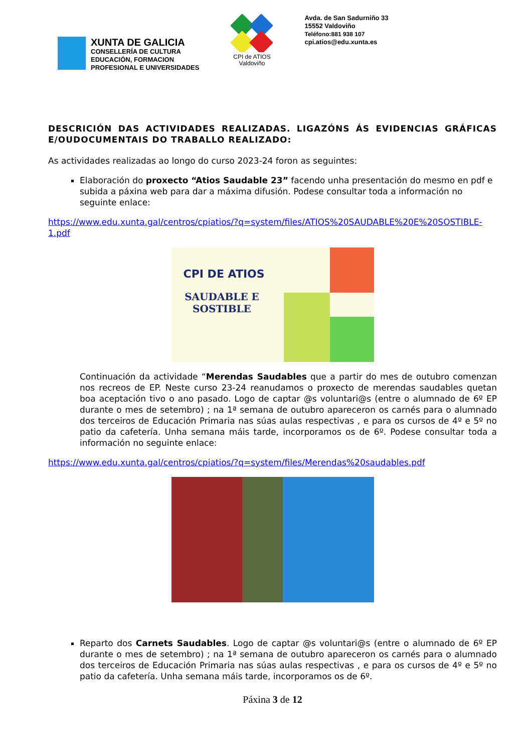XUNTA DE GALICIA
CONSELLERÍA DE CULTURA
EDUCACIÓN, FORMACION
PROFESIONAL E UNIVERSIDADES
CPI de ATIOS
Valdoviño
Avda. de San Sadurniño 33
15552 Valdoviño
Teléfono:881 938 107
cpi.atios@edu.xunta.es
DESCRICIÓN DAS ACTIVIDADES REALIZADAS. LIGAZÓNS ÁS EVIDENCIAS GRÁFICAS E/OUDOCUMENTAIS DO TRABALLO REALIZADO:
As actividades realizadas ao longo do curso 2023-24 foron as seguintes:
Elaboración do proxecto “Atios Saudable 23” facendo unha presentación do mesmo en pdf e subida a páxina web para dar a máxima difusión. Podese consultar toda a información no seguinte enlace:
https://www.edu.xunta.gal/centros/cpiatios/?q=system/files/ATIOS%20SAUDABLE%20E%20SOSTIBLE-1.pdf
CPI DE ATIOS
SAUDABLE E SOSTIBLE
Continuación da actividade “Merendas Saudables que a partir do mes de outubro comenzan nos recreos de EP. Neste curso 23-24 reanudamos o proxecto de merendas saudables quetan boa aceptación tivo o ano pasado. Logo de captar @s voluntari@s (entre o alumnado de 6º EP durante o mes de setembro) ; na 1ª semana de outubro apareceron os carnés para o alumnado dos terceiros de Educación Primaria nas súas aulas respectivas , e para os cursos de 4º e 5º no patio da cafetería. Unha semana máis tarde, incorporamos os de 6º. Podese consultar toda a información no seguinte enlace:
https://www.edu.xunta.gal/centros/cpiatios/?q=system/files/Merendas%20saudables.pdf
Reparto dos Carnets Saudables. Logo de captar @s voluntari@s (entre o alumnado de 6º EP durante o mes de setembro) ; na 1ª semana de outubro apareceron os carnés para o alumnado dos terceiros de Educación Primaria nas súas aulas respectivas , e para os cursos de 4º e 5º no patio da cafetería. Unha semana máis tarde, incorporamos os de 6º.
Páxina 3 de 12